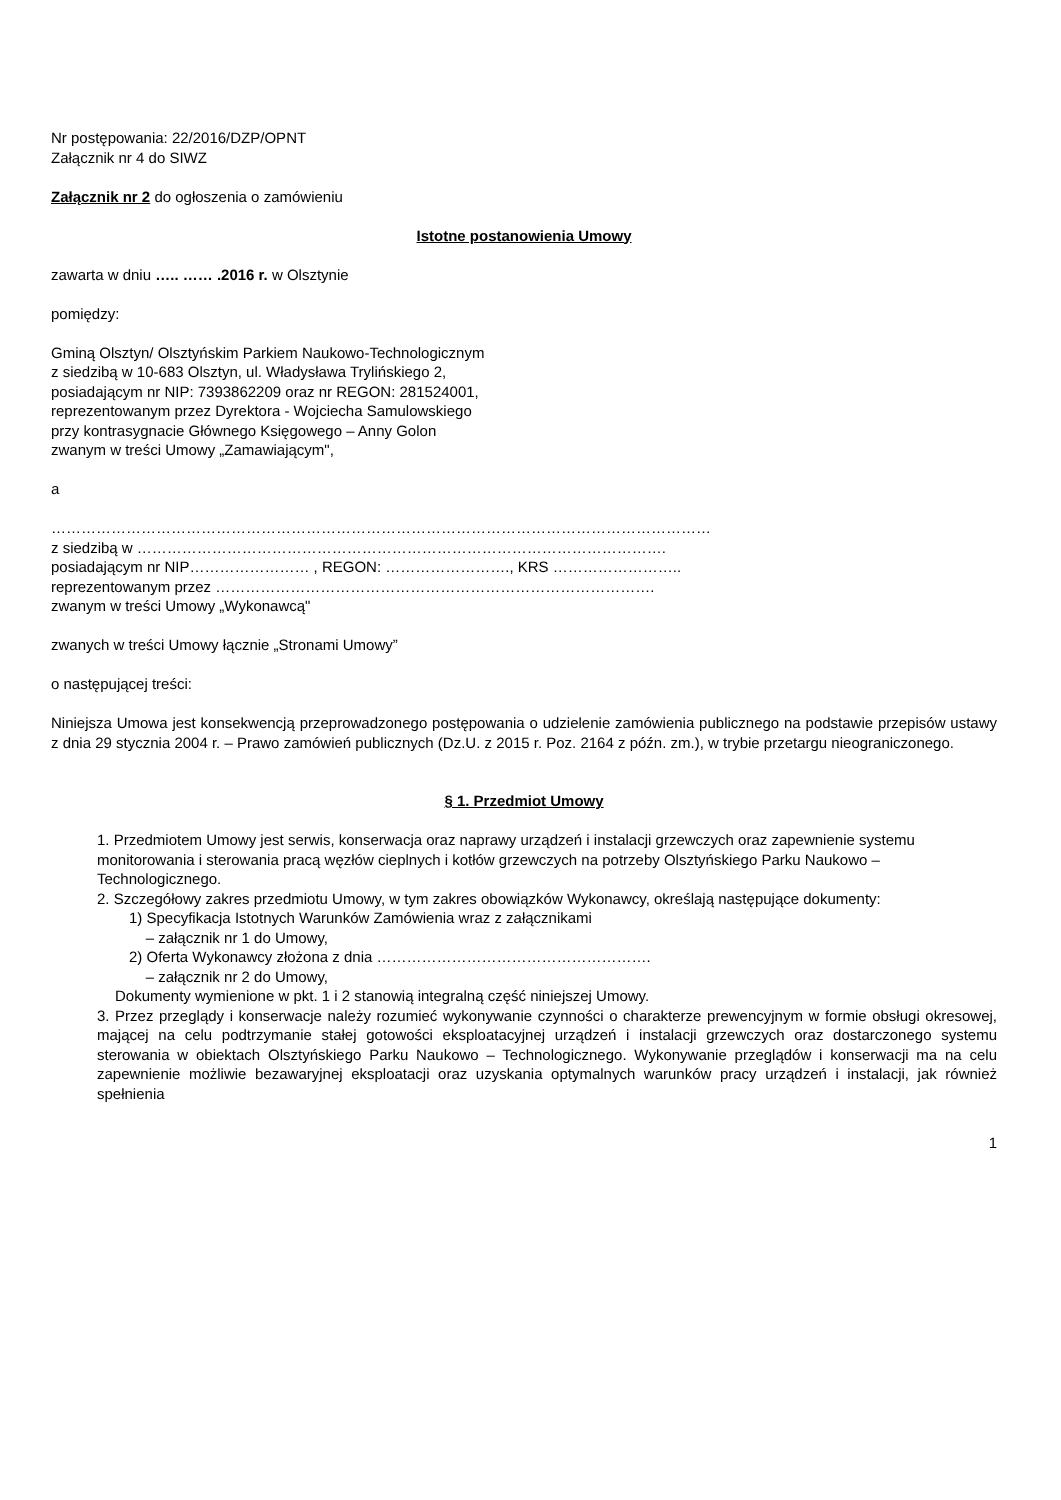Nr postępowania: 22/2016/DZP/OPNT
Załącznik nr 4 do SIWZ
Załącznik nr 2 do ogłoszenia o zamówieniu
Istotne postanowienia Umowy
zawarta w dniu ….. …… .2016 r. w Olsztynie
pomiędzy:
Gminą Olsztyn/ Olsztyńskim Parkiem Naukowo-Technologicznym
z siedzibą w 10-683 Olsztyn, ul. Władysława Trylińskiego 2,
posiadającym nr NIP: 7393862209 oraz nr REGON: 281524001,
reprezentowanym przez Dyrektora - Wojciecha Samulowskiego
przy kontrasygnacie Głównego Księgowego – Anny Golon
zwanym w treści Umowy „Zamawiającym",
a
……………………………………………………………………………………………………………………
z siedzibą w …………………………………………………………………………………………….
posiadającym nr NIP…………………… , REGON: ……………………., KRS ……………………..
reprezentowanym przez …………………………………………………………………………….
zwanym w treści Umowy „Wykonawcą"
zwanych w treści Umowy łącznie „Stronami Umowy”
o następującej treści:
Niniejsza Umowa jest konsekwencją przeprowadzonego postępowania o udzielenie zamówienia publicznego na podstawie przepisów ustawy z dnia 29 stycznia 2004 r. – Prawo zamówień publicznych (Dz.U. z 2015 r. Poz. 2164 z późn. zm.), w trybie przetargu nieograniczonego.
§ 1. Przedmiot Umowy
1. Przedmiotem Umowy jest serwis, konserwacja oraz naprawy urządzeń i instalacji grzewczych oraz zapewnienie systemu monitorowania i sterowania pracą węzłów cieplnych i kotłów grzewczych na potrzeby Olsztyńskiego Parku Naukowo – Technologicznego.
2. Szczegółowy zakres przedmiotu Umowy, w tym zakres obowiązków Wykonawcy, określają następujące dokumenty:
1) Specyfikacja Istotnych Warunków Zamówienia wraz z załącznikami
– załącznik nr 1 do Umowy,
2) Oferta Wykonawcy złożona z dnia ……………………………………………….
– załącznik nr 2 do Umowy,
Dokumenty wymienione w pkt. 1 i 2 stanowią integralną część niniejszej Umowy.
3. Przez przeglądy i konserwacje należy rozumieć wykonywanie czynności o charakterze prewencyjnym w formie obsługi okresowej, mającej na celu podtrzymanie stałej gotowości eksploatacyjnej urządzeń i instalacji grzewczych oraz dostarczonego systemu sterowania w obiektach Olsztyńskiego Parku Naukowo – Technologicznego. Wykonywanie przeglądów i konserwacji ma na celu zapewnienie możliwie bezawaryjnej eksploatacji oraz uzyskania optymalnych warunków pracy urządzeń i instalacji, jak również spełnienia
1